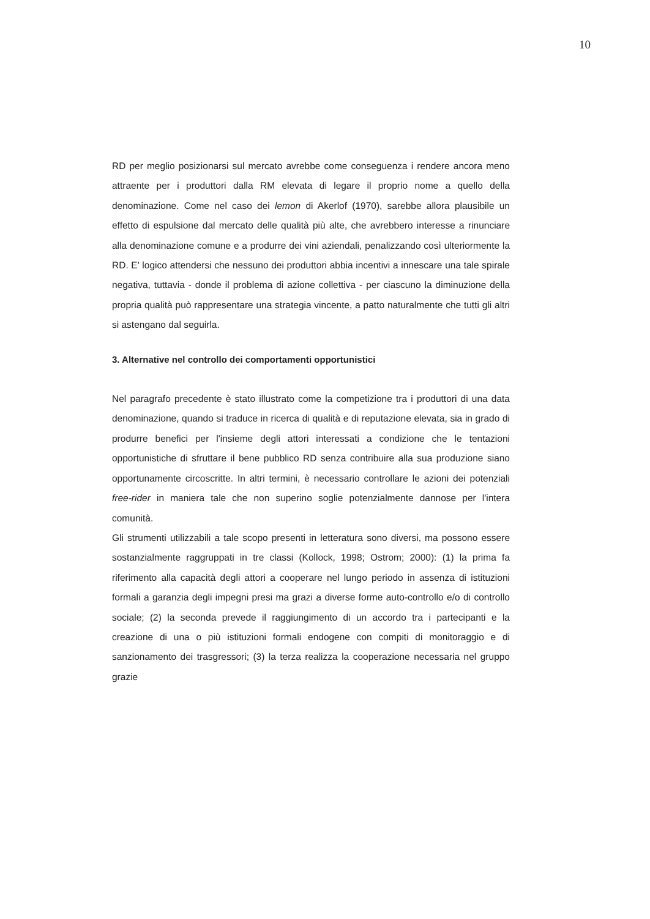10
RD per meglio posizionarsi sul mercato avrebbe come conseguenza i rendere ancora meno attraente per i produttori dalla RM elevata di legare il proprio nome a quello della denominazione. Come nel caso dei lemon di Akerlof (1970), sarebbe allora plausibile un effetto di espulsione dal mercato delle qualità più alte, che avrebbero interesse a rinunciare alla denominazione comune e a produrre dei vini aziendali, penalizzando così ulteriormente la RD. E' logico attendersi che nessuno dei produttori abbia incentivi a innescare una tale spirale negativa, tuttavia - donde il problema di azione collettiva - per ciascuno la diminuzione della propria qualità può rappresentare una strategia vincente, a patto naturalmente che tutti gli altri si astengano dal seguirla.
3. Alternative nel controllo dei comportamenti opportunistici
Nel paragrafo precedente è stato illustrato come la competizione tra i produttori di una data denominazione, quando si traduce in ricerca di qualità e di reputazione elevata, sia in grado di produrre benefici per l'insieme degli attori interessati a condizione che le tentazioni opportunistiche di sfruttare il bene pubblico RD senza contribuire alla sua produzione siano opportunamente circoscritte. In altri termini, è necessario controllare le azioni dei potenziali free-rider in maniera tale che non superino soglie potenzialmente dannose per l'intera comunità.
Gli strumenti utilizzabili a tale scopo presenti in letteratura sono diversi, ma possono essere sostanzialmente raggruppati in tre classi (Kollock, 1998; Ostrom; 2000): (1) la prima fa riferimento alla capacità degli attori a cooperare nel lungo periodo in assenza di istituzioni formali a garanzia degli impegni presi ma grazi a diverse forme auto-controllo e/o di controllo sociale; (2) la seconda prevede il raggiungimento di un accordo tra i partecipanti e la creazione di una o più istituzioni formali endogene con compiti di monitoraggio e di sanzionamento dei trasgressori; (3) la terza realizza la cooperazione necessaria nel gruppo grazie